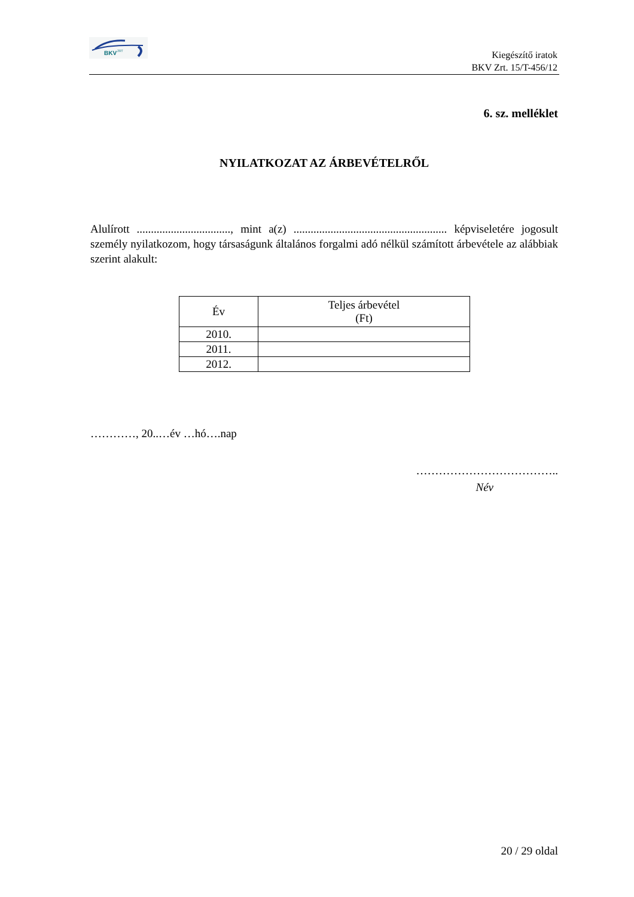BKV
ZRT
Kiegészítő iratok
BKV Zrt. 15/T-456/12
6. sz. melléklet
NYILATKOZAT AZ ÁRBEVÉTELRŐL
Alulírott ................................., mint a(z) ...................................................... képviseletére jogosult személy nyilatkozom, hogy társaságunk általános forgalmi adó nélkül számított árbevétele az alábbiak szerint alakult:
| Év | Teljes árbevétel (Ft) |
| 2010. | |
| 2011. | |
| 2012. | |
…………, 20..…év …hó….nap
………………………………..
Név
20 / 29 oldal